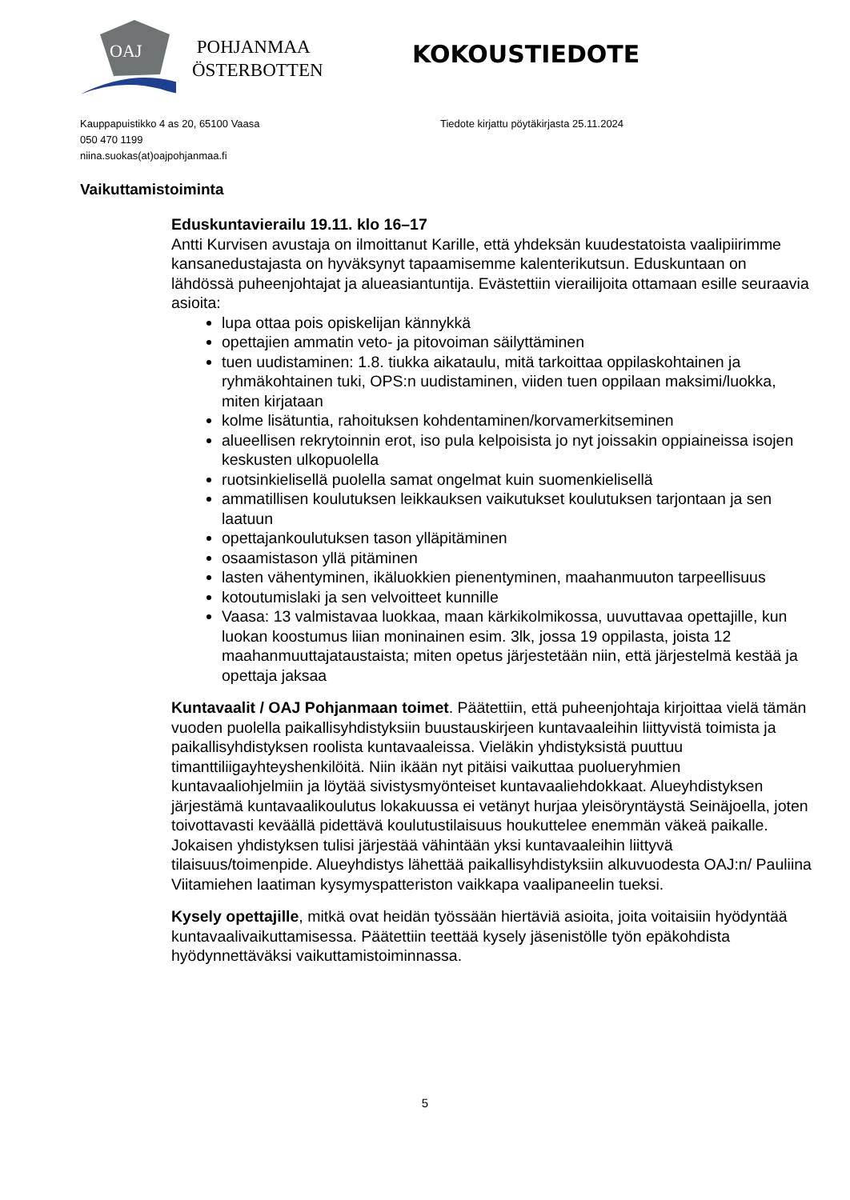OAJ
POHJANMAA
ÖSTERBOTTEN
Kauppapuistikko 4 as 20, 65100 Vaasa
050 470 1199
niina.suokas(at)oajpohjanmaa.fi
Tiedote kirjattu pöytäkirjasta 25.11.2024
KOKOUSTIEDOTE
Vaikuttamistoiminta
Eduskuntavierailu 19.11. klo 16–17
Antti Kurvisen avustaja on ilmoittanut Karille, että yhdeksän kuudestatoista vaalipiirimme kansanedustajasta on hyväksynyt tapaamisemme kalenterikutsun. Eduskuntaan on lähdössä puheenjohtajat ja alueasiantuntija. Evästettiin vierailijoita ottamaan esille seuraavia asioita:
lupa ottaa pois opiskelijan kännykkä
opettajien ammatin veto- ja pitovoiman säilyttäminen
tuen uudistaminen: 1.8. tiukka aikataulu, mitä tarkoittaa oppilaskohtainen ja ryhmäkohtainen tuki, OPS:n uudistaminen, viiden tuen oppilaan maksimi/luokka, miten kirjataan
kolme lisätuntia, rahoituksen kohdentaminen/korvamerkitseminen
alueellisen rekrytoinnin erot, iso pula kelpoisista jo nyt joissakin oppiaineissa isojen keskusten ulkopuolella
ruotsinkielisellä puolella samat ongelmat kuin suomenkielisellä
ammatillisen koulutuksen leikkauksen vaikutukset koulutuksen tarjontaan ja sen laatuun
opettajankoulutuksen tason ylläpitäminen
osaamistason yllä pitäminen
lasten vähentyminen, ikäluokkien pienentyminen, maahanmuuton tarpeellisuus
kotoutumislaki ja sen velvoitteet kunnille
Vaasa: 13 valmistavaa luokkaa, maan kärkikolmikossa, uuvuttavaa opettajille, kun luokan koostumus liian moninainen esim. 3lk, jossa 19 oppilasta, joista 12 maahanmuuttajataustaista; miten opetus järjestetään niin, että järjestelmä kestää ja opettaja jaksaa
Kuntavaalit / OAJ Pohjanmaan toimet. Päätettiin, että puheenjohtaja kirjoittaa vielä tämän vuoden puolella paikallisyhdistyksiin buustauskirjeen kuntavaaleihin liittyvistä toimista ja paikallisyhdistyksen roolista kuntavaaleissa. Vieläkin yhdistyksistä puuttuu timanttiliigayhteyshenkilöitä. Niin ikään nyt pitäisi vaikuttaa puolueryhmien kuntavaaliohjelmiin ja löytää sivistysmyönteiset kuntavaaliehdokkaat. Alueyhdistyksen järjestämä kuntavaalikoulutus lokakuussa ei vetänyt hurjaa yleisöryntäystä Seinäjoella, joten toivottavasti keväällä pidettävä koulutustilaisuus houkuttelee enemmän väkeä paikalle. Jokaisen yhdistyksen tulisi järjestää vähintään yksi kuntavaaleihin liittyvä tilaisuus/toimenpide. Alueyhdistys lähettää paikallisyhdistyksiin alkuvuodesta OAJ:n/ Pauliina Viitamiehen laatiman kysymyspatteriston vaikkapa vaalipaneelin tueksi.
Kysely opettajille, mitkä ovat heidän työssään hiertäviä asioita, joita voitaisiin hyödyntää kuntavaalivaikuttamisessa. Päätettiin teettää kysely jäsenistölle työn epäkohdista hyödynnettäväksi vaikuttamistoiminnassa.
5